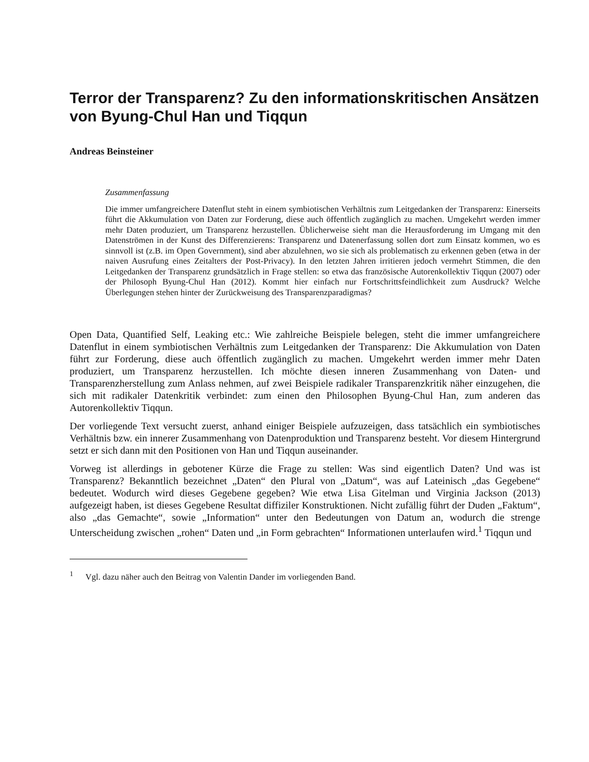Terror der Transparenz? Zu den informationskritischen Ansätzen von Byung-Chul Han und Tiqqun
Andreas Beinsteiner
Zusammenfassung
Die immer umfangreichere Datenflut steht in einem symbiotischen Verhältnis zum Leitgedanken der Transparenz: Einerseits führt die Akkumulation von Daten zur Forderung, diese auch öffentlich zugänglich zu machen. Umgekehrt werden immer mehr Daten produziert, um Transparenz herzustellen. Üblicherweise sieht man die Herausforderung im Umgang mit den Datenströmen in der Kunst des Differenzierens: Transparenz und Datenerfassung sollen dort zum Einsatz kommen, wo es sinnvoll ist (z.B. im Open Government), sind aber abzulehnen, wo sie sich als problematisch zu erkennen geben (etwa in der naiven Ausrufung eines Zeitalters der Post-Privacy). In den letzten Jahren irritieren jedoch vermehrt Stimmen, die den Leitgedanken der Transparenz grundsätzlich in Frage stellen: so etwa das französische Autorenkollektiv Tiqqun (2007) oder der Philosoph Byung-Chul Han (2012). Kommt hier einfach nur Fortschrittsfeindlichkeit zum Ausdruck? Welche Überlegungen stehen hinter der Zurückweisung des Transparenzparadigmas?
Open Data, Quantified Self, Leaking etc.: Wie zahlreiche Beispiele belegen, steht die immer umfangreichere Datenflut in einem symbiotischen Verhältnis zum Leitgedanken der Transparenz: Die Akkumulation von Daten führt zur Forderung, diese auch öffentlich zugänglich zu machen. Umgekehrt werden immer mehr Daten produziert, um Transparenz herzustellen. Ich möchte diesen inneren Zusammenhang von Daten- und Transparenzherstellung zum Anlass nehmen, auf zwei Beispiele radikaler Transparenzkritik näher einzugehen, die sich mit radikaler Datenkritik verbindet: zum einen den Philosophen Byung-Chul Han, zum anderen das Autorenkollektiv Tiqqun.
Der vorliegende Text versucht zuerst, anhand einiger Beispiele aufzuzeigen, dass tatsächlich ein symbiotisches Verhältnis bzw. ein innerer Zusammenhang von Datenproduktion und Transparenz besteht. Vor diesem Hintergrund setzt er sich dann mit den Positionen von Han und Tiqqun auseinander.
Vorweg ist allerdings in gebotener Kürze die Frage zu stellen: Was sind eigentlich Daten? Und was ist Transparenz? Bekanntlich bezeichnet „Daten“ den Plural von „Datum“, was auf Lateinisch „das Gegebene“ bedeutet. Wodurch wird dieses Gegebene gegeben? Wie etwa Lisa Gitelman und Virginia Jackson (2013) aufgezeigt haben, ist dieses Gegebene Resultat diffiziler Konstruktionen. Nicht zufällig führt der Duden „Faktum“, also „das Gemachte“, sowie „Information“ unter den Bedeutungen von Datum an, wodurch die strenge Unterscheidung zwischen „rohen“ Daten und „in Form gebrachten“ Informationen unterlaufen wird.<sup>1</sup> Tiqqun und
<sup>1</sup> Vgl. dazu näher auch den Beitrag von Valentin Dander im vorliegenden Band.